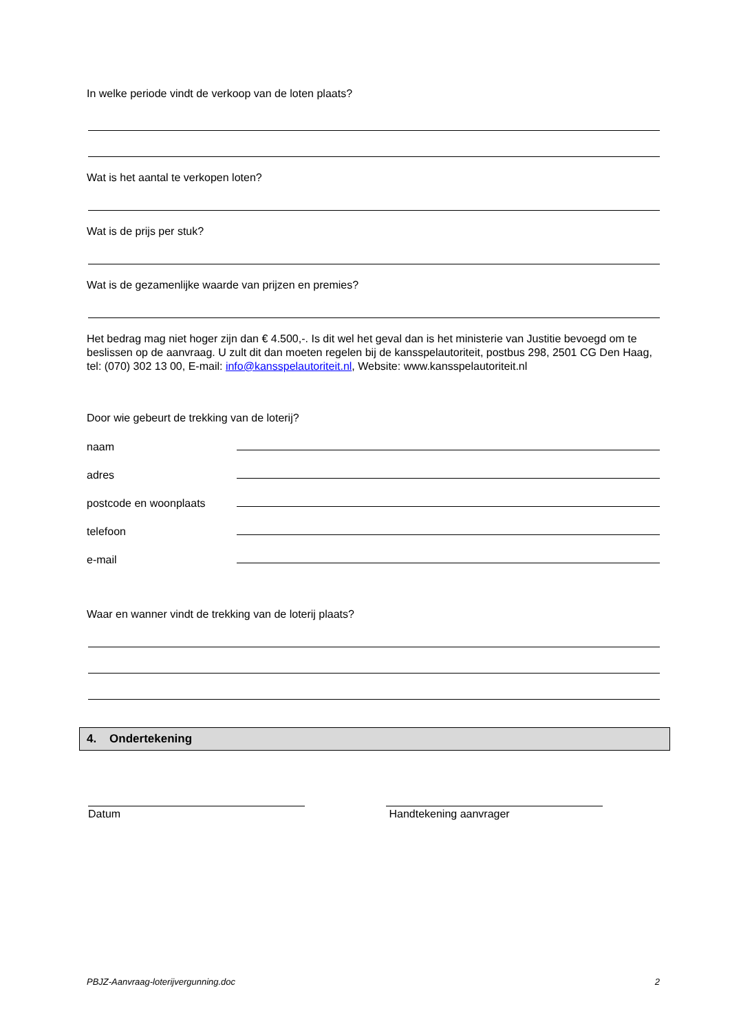In welke periode vindt de verkoop van de loten plaats?
Wat is het aantal te verkopen loten?
Wat is de prijs per stuk?
Wat is de gezamenlijke waarde van prijzen en premies?
Het bedrag mag niet hoger zijn dan € 4.500,-. Is dit wel het geval dan is het ministerie van Justitie bevoegd om te beslissen op de aanvraag. U zult dit dan moeten regelen bij de kansspelautoriteit, postbus 298, 2501 CG Den Haag, tel: (070) 302 13 00, E-mail: info@kansspelautoriteit.nl, Website: www.kansspelautoriteit.nl
Door wie gebeurt de trekking van de loterij?
naam
adres
postcode en woonplaats
telefoon
e-mail
Waar en wanner vindt de trekking van de loterij plaats?
4. Ondertekening
Datum Handtekening aanvrager
PBJZ-Aanvraag-loterijvergunning.doc 2